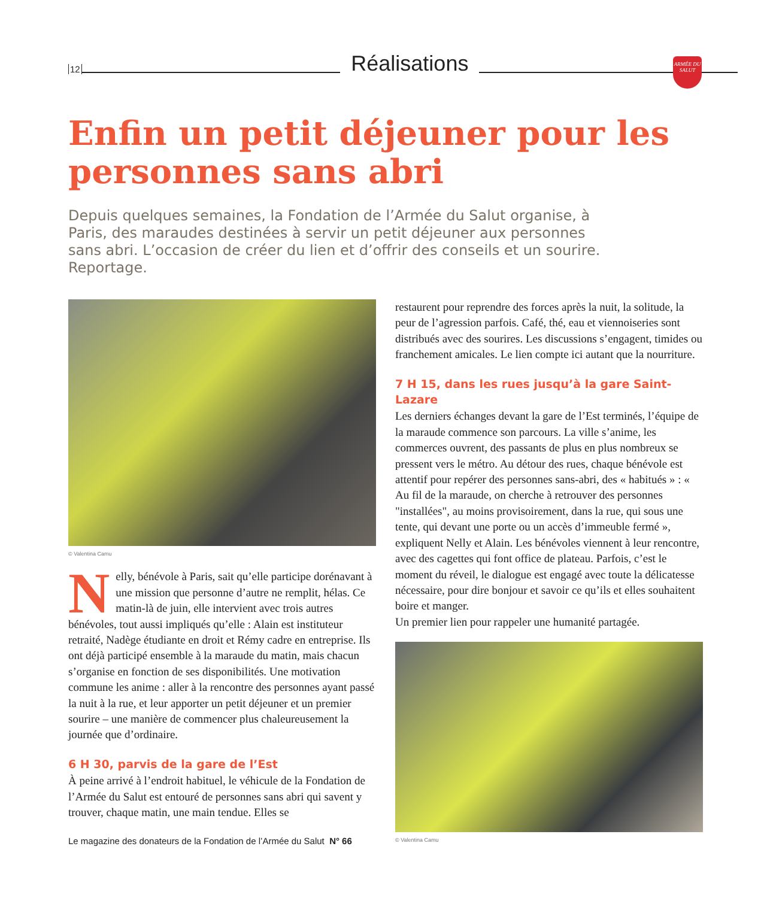12 Réalisations
ARMÉE DU SALUT
Enfin un petit déjeuner pour les personnes sans abri
Depuis quelques semaines, la Fondation de l’Armée du Salut organise, à Paris, des maraudes destinées à servir un petit déjeuner aux personnes sans abri. L’occasion de créer du lien et d’offrir des conseils et un sourire. Reportage.
© Valentina Camu
Nelly, bénévole à Paris, sait qu’elle participe dorénavant à une mission que personne d’autre ne remplit, hélas. Ce matin-là de juin, elle intervient avec trois autres bénévoles, tout aussi impliqués qu’elle : Alain est instituteur retraité, Nadège étudiante en droit et Rémy cadre en entreprise. Ils ont déjà participé ensemble à la maraude du matin, mais chacun s’organise en fonction de ses disponibilités. Une motivation commune les anime : aller à la rencontre des personnes ayant passé la nuit à la rue, et leur apporter un petit déjeuner et un premier sourire – une manière de commencer plus chaleureusement la journée que d’ordinaire.
6 H 30, parvis de la gare de l’Est
À peine arrivé à l’endroit habituel, le véhicule de la Fondation de l’Armée du Salut est entouré de personnes sans abri qui savent y trouver, chaque matin, une main tendue. Elles se
restaurent pour reprendre des forces après la nuit, la solitude, la peur de l’agression parfois. Café, thé, eau et viennoiseries sont distribués avec des sourires. Les discussions s’engagent, timides ou franchement amicales. Le lien compte ici autant que la nourriture.
7 H 15, dans les rues jusqu’à la gare Saint-Lazare
Les derniers échanges devant la gare de l’Est terminés, l’équipe de la maraude commence son parcours. La ville s’anime, les commerces ouvrent, des passants de plus en plus nombreux se pressent vers le métro. Au détour des rues, chaque bénévole est attentif pour repérer des personnes sans-abri, des « habitués » : « Au fil de la maraude, on cherche à retrouver des personnes "installées", au moins provisoirement, dans la rue, qui sous une tente, qui devant une porte ou un accès d’immeuble fermé », expliquent Nelly et Alain. Les bénévoles viennent à leur rencontre, avec des cagettes qui font office de plateau. Parfois, c’est le moment du réveil, le dialogue est engagé avec toute la délicatesse nécessaire, pour dire bonjour et savoir ce qu’ils et elles souhaitent boire et manger.
Un premier lien pour rappeler une humanité partagée.
© Valentina Camu
Le magazine des donateurs de la Fondation de l’Armée du Salut N° 66